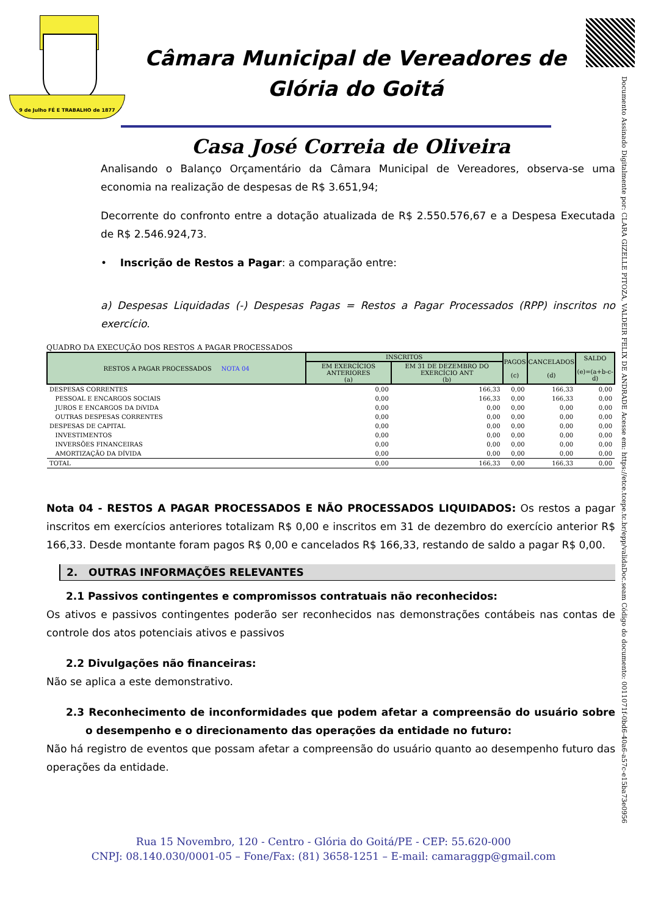9 de Julho FÉ E TRABALHO de 1877
Câmara Municipal de Vereadores de
Glória do Goitá
Casa José Correia de Oliveira
Documento Assinado Digitalmente por: CLARA GIZELLE PITOZA, VALDEIR FELIX DE ANDRADE Acesse em: https://etce.tcepe.tc.br/epp/validaDoc.seam Código do documento: 0011071f-0bd6-40a6-a57c-e15ba73e0956
Analisando o Balanço Orçamentário da Câmara Municipal de Vereadores, observa-se uma economia na realização de despesas de R$ 3.651,94;
Decorrente do confronto entre a dotação atualizada de R$ 2.550.576,67 e a Despesa Executada de R$ 2.546.924,73.
• Inscrição de Restos a Pagar: a comparação entre:
a) Despesas Liquidadas (-) Despesas Pagas = Restos a Pagar Processados (RPP) inscritos no exercício.
QUADRO DA EXECUÇÃO DOS RESTOS A PAGAR PROCESSADOS
| RESTOS A PAGAR PROCESSADOS NOTA 04 | INSCRITOS | | PAGOS (c) | CANCELADOS (d) | SALDO (e)=(a+b-c-d) |
| --- | --- | --- | --- | --- | --- |
| | EM EXERCÍCIOS ANTERIORES (a) | EM 31 DE DEZEMBRO DO EXERCÍCIO ANT (b) | | | |
| DESPESAS CORRENTES | 0,00 | 166,33 | 0,00 | 166,33 | 0,00 |
| PESSOAL E ENCARGOS SOCIAIS | 0,00 | 166,33 | 0,00 | 166,33 | 0,00 |
| JUROS E ENCARGOS DA DíVIDA | 0,00 | 0,00 | 0,00 | 0,00 | 0,00 |
| OUTRAS DESPESAS CORRENTES | 0,00 | 0,00 | 0,00 | 0,00 | 0,00 |
| DESPESAS DE CAPITAL | 0,00 | 0,00 | 0,00 | 0,00 | 0,00 |
| INVESTIMENTOS | 0,00 | 0,00 | 0,00 | 0,00 | 0,00 |
| INVERSÕES FINANCEIRAS | 0,00 | 0,00 | 0,00 | 0,00 | 0,00 |
| AMORTIZAÇÃO DA DÍVIDA | 0,00 | 0,00 | 0,00 | 0,00 | 0,00 |
| TOTAL | 0,00 | 166,33 | 0,00 | 166,33 | 0,00 |
Nota 04 - RESTOS A PAGAR PROCESSADOS E NÃO PROCESSADOS LIQUIDADOS: Os restos a pagar inscritos em exercícios anteriores totalizam R$ 0,00 e inscritos em 31 de dezembro do exercício anterior R$ 166,33. Desde montante foram pagos R$ 0,00 e cancelados R$ 166,33, restando de saldo a pagar R$ 0,00.
2. OUTRAS INFORMAÇÕES RELEVANTES
2.1 Passivos contingentes e compromissos contratuais não reconhecidos:
Os ativos e passivos contingentes poderão ser reconhecidos nas demonstrações contábeis nas contas de controle dos atos potenciais ativos e passivos
2.2 Divulgações não financeiras:
Não se aplica a este demonstrativo.
2.3 Reconhecimento de inconformidades que podem afetar a compreensão do usuário sobre o desempenho e o direcionamento das operações da entidade no futuro:
Não há registro de eventos que possam afetar a compreensão do usuário quanto ao desempenho futuro das operações da entidade.
Rua 15 Novembro, 120 - Centro - Glória do Goitá/PE - CEP: 55.620-000
CNPJ: 08.140.030/0001-05 – Fone/Fax: (81) 3658-1251 – E-mail: camaraggp@gmail.com